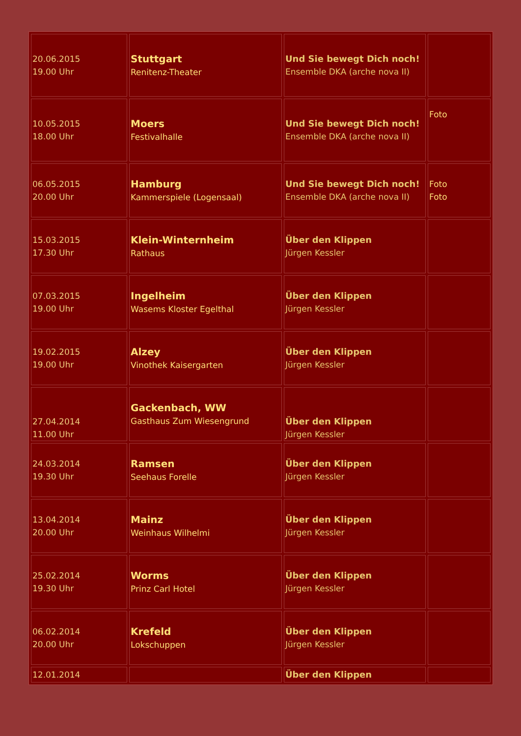| 20.06.2015 19.00 Uhr | Stuttgart Renitenz-Theater | Und Sie bewegt Dich noch! Ensemble DKA (arche nova II) | |
| 10.05.2015 18.00 Uhr | Moers Festivalhalle | Und Sie bewegt Dich noch! Ensemble DKA (arche nova II) | Foto |
| 06.05.2015 20.00 Uhr | Hamburg Kammerspiele (Logensaal) | Und Sie bewegt Dich noch! Ensemble DKA (arche nova II) | Foto Foto |
| 15.03.2015 17.30 Uhr | Klein-Winternheim Rathaus | Über den Klippen Jürgen Kessler | |
| 07.03.2015 19.00 Uhr | Ingelheim Wasems Kloster Egelthal | Über den Klippen Jürgen Kessler | |
| 19.02.2015 19.00 Uhr | Alzey Vinothek Kaisergarten | Über den Klippen Jürgen Kessler | |
| 27.04.2014 11.00 Uhr | Gackenbach, WW Gasthaus Zum Wiesengrund | Über den Klippen Jürgen Kessler | |
| 24.03.2014 19.30 Uhr | Ramsen Seehaus Forelle | Über den Klippen Jürgen Kessler | |
| 13.04.2014 20.00 Uhr | Mainz Weinhaus Wilhelmi | Über den Klippen Jürgen Kessler | |
| 25.02.2014 19.30 Uhr | Worms Prinz Carl Hotel | Über den Klippen Jürgen Kessler | |
| 06.02.2014 20.00 Uhr | Krefeld Lokschuppen | Über den Klippen Jürgen Kessler | |
| 12.01.2014 | | Über den Klippen | |